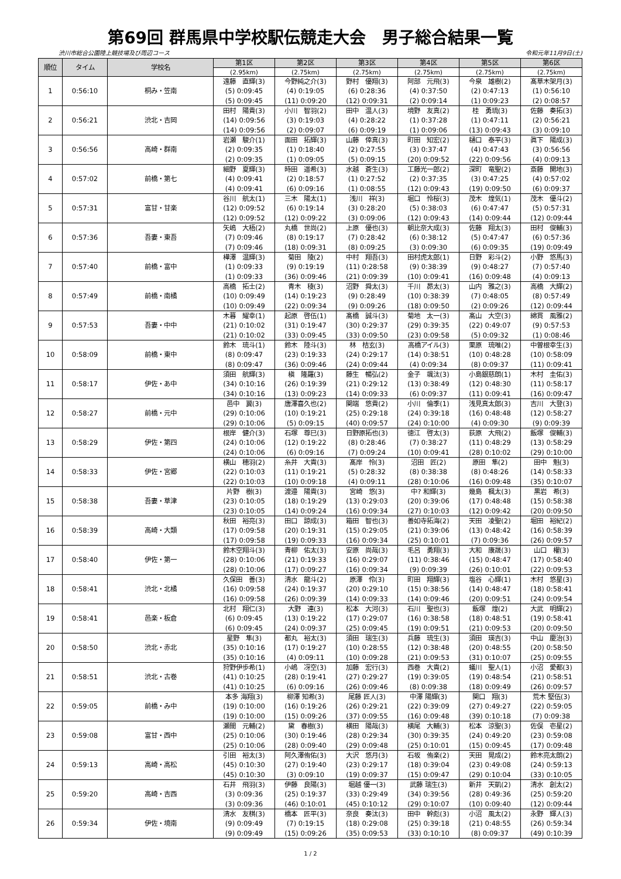第69回 群馬県中学校駅伝競走大会　男子総合結果一覧
渋川市総合公園陸上競技場及び周辺コース 令和元年11月9日(土)
| 順位 | タイム | 学校名 | 第1区 | 第2区 | 第3区 | 第4区 | 第5区 | 第6区 |
| --- | --- | --- | --- | --- | --- | --- | --- | --- |
| | | | (2.95km) | (2.75km) | (2.75km) | (2.75km) | (2.75km) | (2.75km) |
| 1 | 0:56:10 | 桐み・笠南 | 遠藤 直輝(3) (5) 0:09:45 (5) 0:09:45 | 今野純之介(3) (4) 0:19:05 (11) 0:09:20 | 野村 優翔(3) (6) 0:28:36 (12) 0:09:31 | 阿部 元飛(3) (4) 0:37:50 (2) 0:09:14 | 今泉 雄樹(2) (2) 0:47:13 (1) 0:09:23 | 髙草木架月(3) (1) 0:56:10 (2) 0:08:57 |
| 2 | 0:56:21 | 渋北・吉岡 | 田村 陽貴(3) (14) 0:09:56 (14) 0:09:56 | 小川 智羽(2) (3) 0:19:03 (2) 0:09:07 | 田中 温人(3) (4) 0:28:22 (6) 0:09:19 | 境野 友真(2) (1) 0:37:28 (1) 0:09:06 | 桂 勇琉(3) (1) 0:47:11 (13) 0:09:43 | 佐藤 奏拓(3) (2) 0:56:21 (3) 0:09:10 |
| 3 | 0:56:56 | 高崎・群南 | 岩瀬 駿介(1) (2) 0:09:35 (2) 0:09:35 | 面田 拓輝(3) (1) 0:18:40 (1) 0:09:05 | 山藤 倖真(3) (2) 0:27:55 (5) 0:09:15 | 町田 知宏(2) (3) 0:37:47 (20) 0:09:52 | 樋口 泰平(3) (4) 0:47:43 (22) 0:09:56 | 眞下 陽成(3) (3) 0:56:56 (4) 0:09:13 |
| 4 | 0:57:02 | 前橋・第七 | 細野 夏輝(3) (4) 0:09:41 (4) 0:09:41 | 時田 遥希(3) (2) 0:18:57 (6) 0:09:16 | 水越 蒼生(3) (1) 0:27:52 (1) 0:08:55 | 工藤光一郎(2) (2) 0:37:35 (12) 0:09:43 | 深町 竜聖(2) (3) 0:47:25 (19) 0:09:50 | 斎藤 開地(3) (4) 0:57:02 (6) 0:09:37 |
| 5 | 0:57:31 | 富甘・甘楽 | 谷川 航太(1) (12) 0:09:52 (12) 0:09:52 | 三木 陽太(1) (6) 0:19:14 (12) 0:09:22 | 浅川 祥(3) (3) 0:28:20 (3) 0:09:06 | 堀口 怜桜(3) (5) 0:38:03 (12) 0:09:43 | 茂木 煌気(1) (6) 0:47:47 (14) 0:09:44 | 茂木 優斗(2) (5) 0:57:31 (12) 0:09:44 |
| 6 | 0:57:36 | 吾妻・東吾 | 矢嶋 大梧(2) (7) 0:09:46 (7) 0:09:46 | 丸橋 世尚(2) (8) 0:19:17 (18) 0:09:31 | 上原 優也(3) (7) 0:28:42 (8) 0:09:25 | 朝比奈大成(3) (6) 0:38:12 (3) 0:09:30 | 佐藤 翔太(3) (5) 0:47:47 (6) 0:09:35 | 田村 俊輔(3) (6) 0:57:36 (19) 0:09:49 |
| 7 | 0:57:40 | 前橋・富中 | 樺澤 温輝(3) (1) 0:09:33 (1) 0:09:33 | 菊田 陵(2) (9) 0:19:19 (36) 0:09:46 | 中村 翔吾(3) (11) 0:28:58 (21) 0:09:39 | 田村虎太郎(1) (9) 0:38:39 (10) 0:09:41 | 日野 彩斗(2) (9) 0:48:27 (16) 0:09:48 | 小野 悠馬(3) (7) 0:57:40 (4) 0:09:13 |
| 8 | 0:57:49 | 前橋・南橘 | 高橋 拓士(2) (10) 0:09:49 (10) 0:09:49 | 青木 稜(3) (14) 0:19:23 (22) 0:09:34 | 沼野 舜太(3) (9) 0:28:49 (9) 0:09:26 | 千川 昴太(3) (10) 0:38:39 (18) 0:09:50 | 山内 雅之(3) (7) 0:48:05 (2) 0:09:26 | 高橋 大輝(2) (8) 0:57:49 (12) 0:09:44 |
| 9 | 0:57:53 | 吾妻・中中 | 木暮 耀幸(1) (21) 0:10:02 (21) 0:10:02 | 起原 啓伍(1) (31) 0:19:47 (33) 0:09:45 | 髙橋 誠斗(3) (30) 0:29:37 (33) 0:09:50 | 菊地 太一(3) (29) 0:39:35 (23) 0:09:58 | 髙山 大空(3) (22) 0:49:07 (5) 0:09:32 | 綿貫 風雅(2) (9) 0:57:53 (1) 0:08:46 |
| 10 | 0:58:09 | 前橋・東中 | 鈴木 琉斗(1) (8) 0:09:47 (8) 0:09:47 | 鈴木 陸斗(3) (23) 0:19:33 (36) 0:09:46 | 林 桔玄(3) (24) 0:29:17 (24) 0:09:44 | 高橋アイル(3) (14) 0:38:51 (4) 0:09:34 | 栗原 琉唯(2) (10) 0:48:28 (8) 0:09:37 | 中曽根幸生(3) (10) 0:58:09 (11) 0:09:41 |
| 11 | 0:58:17 | 伊佐・あ中 | 須田 航輝(3) (34) 0:10:16 (34) 0:10:16 | 槇 隆羅(3) (26) 0:19:39 (13) 0:09:23 | 藤生 暢弘(2) (21) 0:29:12 (14) 0:09:33 | 金子 颯汰(3) (13) 0:38:49 (6) 0:09:37 | 小島銀慈朗(1) (12) 0:48:30 (11) 0:09:41 | 木村 圭佑(3) (11) 0:58:17 (16) 0:09:47 |
| 12 | 0:58:27 | 前橋・元中 | 邑中 翼(3) (29) 0:10:06 (29) 0:10:06 | 唐澤喜久也(2) (10) 0:19:21 (5) 0:09:15 | 関端 悠貴(2) (25) 0:29:18 (40) 0:09:57 | 小川 倫季(1) (24) 0:39:18 (24) 0:10:00 | 浅見真太郎(3) (16) 0:48:48 (4) 0:09:30 | 吉川 大登(3) (12) 0:58:27 (9) 0:09:39 |
| 13 | 0:58:29 | 伊佐・第四 | 根岸 健介(3) (24) 0:10:06 (24) 0:10:06 | 石塚 尊巳(3) (12) 0:19:22 (6) 0:09:16 | 日野原拓也(3) (8) 0:28:46 (7) 0:09:24 | 徳江 啓太(3) (7) 0:38:27 (10) 0:09:41 | 荻原 大飛(2) (11) 0:48:29 (28) 0:10:02 | 飯塚 俊輔(3) (13) 0:58:29 (29) 0:10:00 |
| 14 | 0:58:33 | 伊佐・宮郷 | 横山 穂羽(2) (22) 0:10:03 (22) 0:10:03 | 糸井 大貴(3) (11) 0:19:21 (10) 0:09:18 | 髙岸 怜(3) (5) 0:28:32 (4) 0:09:11 | 沼田 匠(2) (8) 0:38:38 (28) 0:10:06 | 原田 隼(2) (8) 0:48:26 (16) 0:09:48 | 田中 魁(3) (14) 0:58:33 (35) 0:10:07 |
| 15 | 0:58:38 | 吾妻・草津 | 片野 樹(3) (23) 0:10:05 (23) 0:10:05 | 渡邉 陽貴(3) (18) 0:19:29 (14) 0:09:24 | 宮崎 悠(3) (13) 0:29:03 (16) 0:09:34 | 中? 和輝(3) (20) 0:39:06 (27) 0:10:03 | 幾島 楓太(3) (17) 0:48:48 (12) 0:09:42 | 黒岩 希(3) (15) 0:58:38 (20) 0:09:50 |
| 16 | 0:58:39 | 高崎・大類 | 秋田 裕亮(3) (17) 0:09:58 (17) 0:09:58 | 田口 諒成(3) (20) 0:19:31 (19) 0:09:33 | 箱田 智也(3) (15) 0:29:05 (16) 0:09:34 | 善如寺拓海(2) (21) 0:39:06 (25) 0:10:01 | 天田 凌聖(2) (13) 0:48:42 (7) 0:09:36 | 堀田 裕紀(2) (16) 0:58:39 (26) 0:09:57 |
| 17 | 0:58:40 | 伊佐・第一 | 鈴木空翔斗(3) (28) 0:10:06 (28) 0:10:06 | 青柳 佑太(3) (21) 0:19:33 (17) 0:09:27 | 安原 尚哉(3) (16) 0:29:07 (16) 0:09:34 | 毛呂 勇翔(3) (11) 0:38:46 (9) 0:09:39 | 大和 康晟(3) (15) 0:48:47 (26) 0:10:01 | 山口 櫂(3) (17) 0:58:40 (22) 0:09:53 |
| 18 | 0:58:41 | 渋北・北橘 | 久保田 善(3) (16) 0:09:58 (16) 0:09:58 | 清水 龍斗(2) (24) 0:19:37 (26) 0:09:39 | 原澤 伶(3) (20) 0:29:10 (14) 0:09:33 | 町田 翔輝(3) (15) 0:38:56 (14) 0:09:46 | 塩谷 心輝(1) (14) 0:48:47 (20) 0:09:51 | 木村 悠星(3) (18) 0:58:41 (24) 0:09:54 |
| 19 | 0:58:41 | 邑楽・板倉 | 北村 翔仁(3) (6) 0:09:45 (6) 0:09:45 | 大野 連(3) (13) 0:19:22 (24) 0:09:37 | 松本 大河(3) (17) 0:29:07 (25) 0:09:45 | 石川 聖也(3) (16) 0:38:58 (19) 0:09:51 | 飯塚 煌(2) (18) 0:48:51 (21) 0:09:53 | 大武 明輝(2) (19) 0:58:41 (20) 0:09:50 |
| 20 | 0:58:50 | 渋北・赤北 | 星野 隼(3) (35) 0:10:16 (35) 0:10:16 | 都丸 裕太(3) (17) 0:19:27 (4) 0:09:11 | 須田 瑞生(3) (10) 0:28:55 (10) 0:09:28 | 兵藤 琉生(3) (12) 0:38:48 (21) 0:09:53 | 須田 瑛吉(3) (20) 0:48:55 (31) 0:10:07 | 中山 慶治(3) (20) 0:58:50 (25) 0:09:55 |
| 21 | 0:58:51 | 渋北・古巻 | 狩野伊歩希(1) (41) 0:10:25 (41) 0:10:25 | 小嶋 冴空(3) (28) 0:19:41 (6) 0:09:16 | 加藤 宏行(3) (27) 0:29:27 (26) 0:09:46 | 西巻 大貴(2) (19) 0:39:05 (8) 0:09:38 | 蟻川 聖人(1) (19) 0:48:54 (18) 0:09:49 | 小沼 愛都(3) (21) 0:58:51 (26) 0:09:57 |
| 22 | 0:59:05 | 前橋・み中 | 本多 海翔(3) (19) 0:10:00 (19) 0:10:00 | 柳澤 知希(3) (16) 0:19:26 (15) 0:09:26 | 尾藤 匠人(3) (26) 0:29:21 (37) 0:09:55 | 中澤 陽輝(3) (22) 0:39:09 (16) 0:09:48 | 関口 翔(3) (27) 0:49:27 (39) 0:10:18 | 荒木 堅伍(3) (22) 0:59:05 (7) 0:09:38 |
| 23 | 0:59:08 | 富甘・西中 | 瀬間 元輔(2) (25) 0:10:06 (25) 0:10:06 | 黛 春樹(3) (30) 0:19:46 (28) 0:09:40 | 横田 陽哉(3) (28) 0:29:34 (29) 0:09:48 | 横尾 大輔(3) (30) 0:39:35 (25) 0:10:01 | 松本 涼聖(3) (24) 0:49:20 (15) 0:09:45 | 佐俣 壱星(2) (23) 0:59:08 (17) 0:09:48 |
| 24 | 0:59:13 | 高崎・高松 | 引田 裕太(3) (45) 0:10:30 (45) 0:10:30 | 阿久澤侑佑(3) (27) 0:19:40 (3) 0:09:10 | 大沢 悠月(3) (23) 0:29:17 (19) 0:09:37 | 石坂 侑楽(2) (18) 0:39:04 (15) 0:09:47 | 天田 晃成(2) (23) 0:49:08 (29) 0:10:04 | 鈴木亮太朗(2) (24) 0:59:13 (33) 0:10:05 |
| 25 | 0:59:20 | 高崎・吉西 | 石井 飛羽(3) (3) 0:09:36 (3) 0:09:36 | 伊藤 良陽(3) (25) 0:19:37 (46) 0:10:01 | 堀越 優一(3) (33) 0:29:49 (45) 0:10:12 | 武藤 瑞生(3) (34) 0:39:56 (29) 0:10:07 | 新井 天凱(2) (28) 0:49:36 (10) 0:09:40 | 清水 創太(2) (25) 0:59:20 (12) 0:09:44 |
| 26 | 0:59:34 | 伊佐・境南 | 清水 友棋(3) (9) 0:09:49 (9) 0:09:49 | 橋本 匠平(3) (7) 0:19:15 (15) 0:09:26 | 奈良 奏汰(3) (18) 0:29:08 (35) 0:09:53 | 田中 幹彪(3) (25) 0:39:18 (33) 0:10:10 | 小沼 風太(2) (21) 0:48:55 (8) 0:09:37 | 永野 輝人(3) (26) 0:59:34 (49) 0:10:39 |
1 / 2